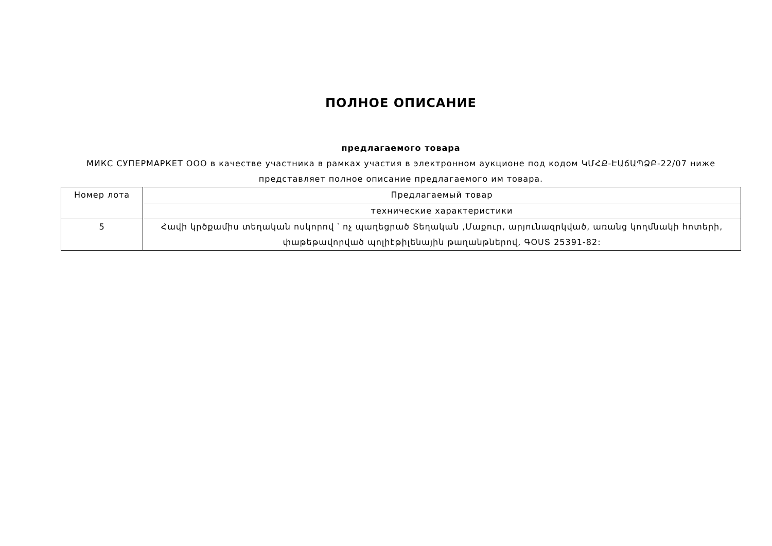ПОЛНОЕ ОПИСАНИЕ
предлагаемого товара
МИКС СУПЕРМАРКЕТ ООО в качестве участника в рамках участия в электронном аукционе под кодом ԿՄՀՔ-ԷԱճԱՊՁԲ-22/07 ниже представляет полное описание предлагаемого им товара.
| Номер лота | Предлагаемый товар |
| | технические характеристики |
| 5 | Հավի կրծքամիս տեղական ոսկորով ՝ ոչ պաղեցրած Տեղական ,Մաքուր, արյունազրկված, առանց կողմնակի հոտերի, փաթեթավորված պոլիէթիլենային թաղանթներով, ԳՕՍՏ 25391-82: |